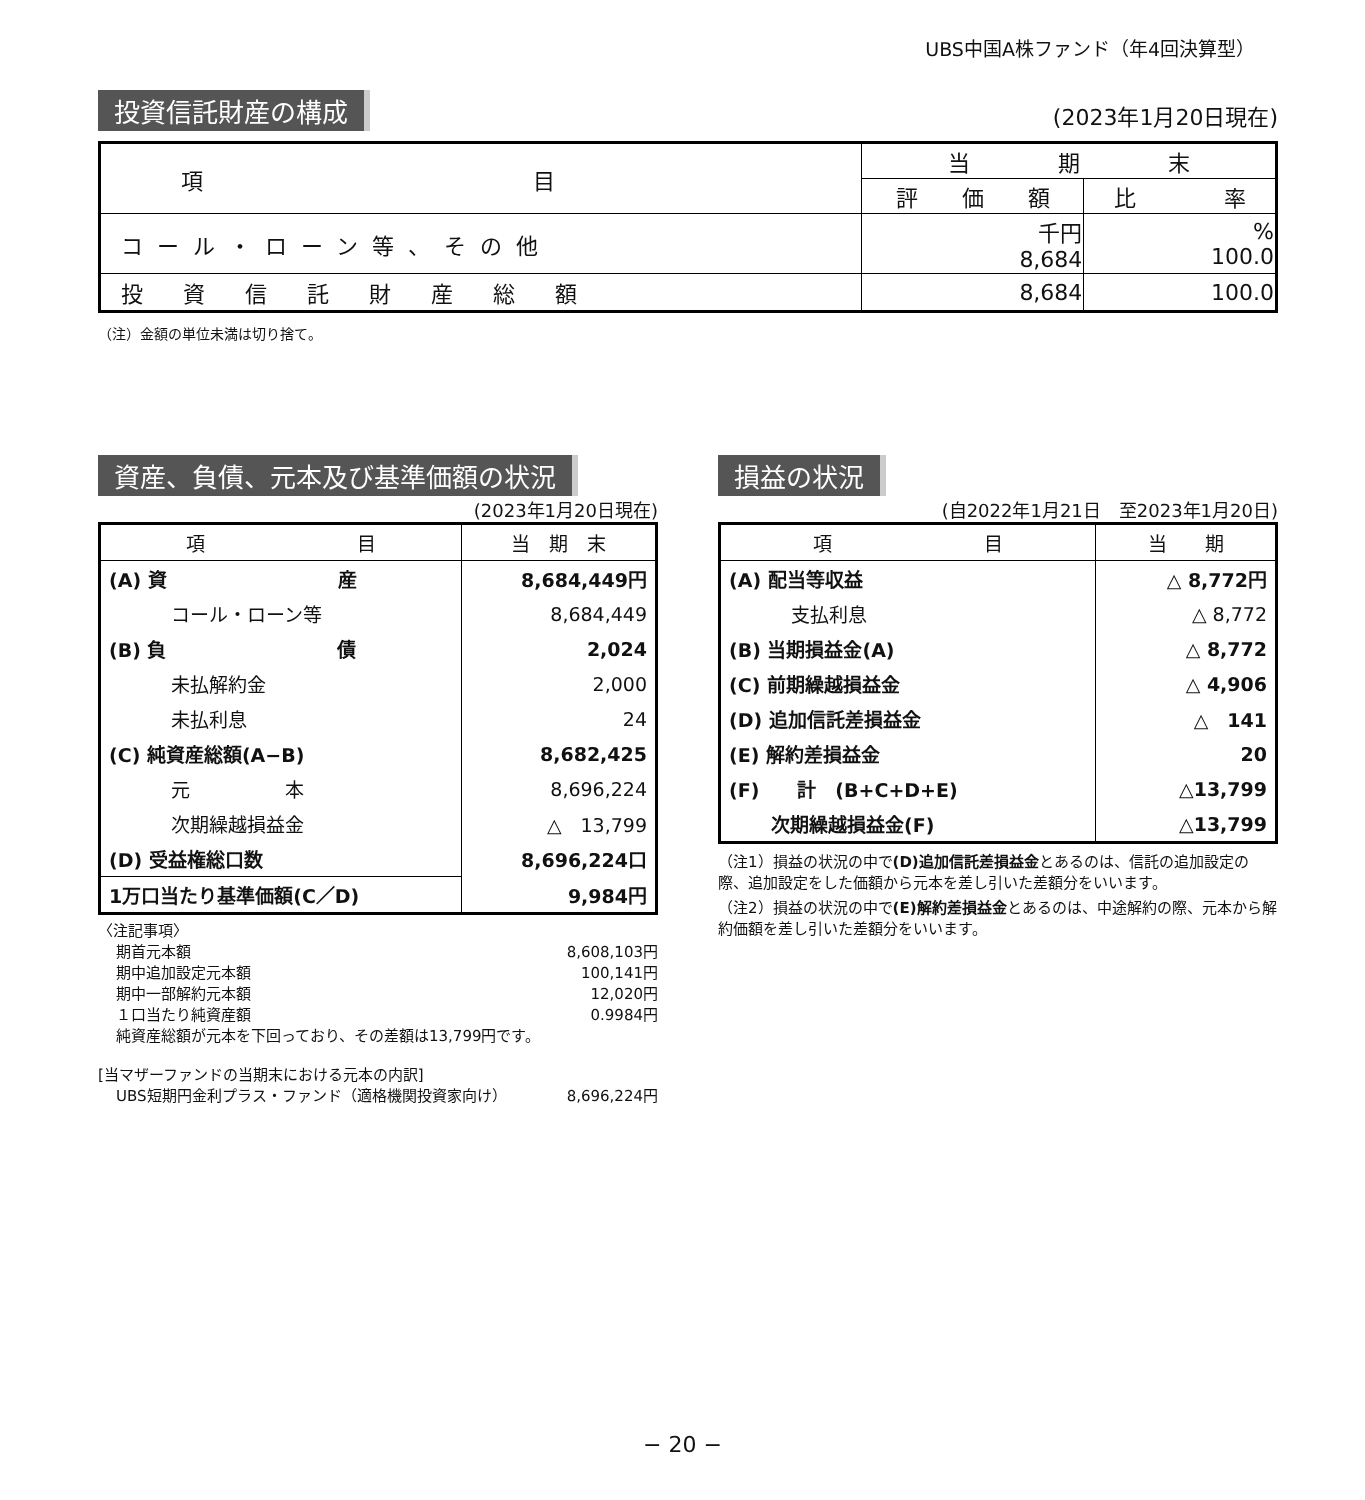UBS中国A株ファンド（年4回決算型）
投資信託財産の構成 (2023年1月20日現在)
| 項 目 | 当 期 末 | |
| --- | --- | --- |
| | 評 価 額 | 比 率 |
| コール・ローン等、その他 | 千円 8,684 | % 100.0 |
| 投資信託財産総額 | 8,684 | 100.0 |
（注）金額の単位未満は切り捨て。
資産、負債、元本及び基準価額の状況
(2023年1月20日現在)
| 項 目 | 当 期 末 |
| --- | --- |
| (A) 資 産 | 8,684,449円 |
| コール・ローン等 | 8,684,449 |
| (B) 負 債 | 2,024 |
| 未払解約金 | 2,000 |
| 未払利息 | 24 |
| (C) 純資産総額(A−B) | 8,682,425 |
| 元 本 | 8,696,224 |
| 次期繰越損益金 | △ 13,799 |
| (D) 受益権総口数 | 8,696,224口 |
| 1万口当たり基準価額(C／D) | 9,984円 |
〈注記事項〉
期首元本額 8,608,103円
期中追加設定元本額 100,141円
期中一部解約元本額 12,020円
１口当たり純資産額 0.9984円
純資産総額が元本を下回っており、その差額は13,799円です。
[当マザーファンドの当期末における元本の内訳]
UBS短期円金利プラス・ファンド（適格機関投資家向け） 8,696,224円
損益の状況
(自2022年1月21日　至2023年1月20日)
| 項 目 | 当 期 |
| --- | --- |
| (A) 配当等収益 | △ 8,772円 |
| 支払利息 | △ 8,772 |
| (B) 当期損益金(A) | △ 8,772 |
| (C) 前期繰越損益金 | △ 4,906 |
| (D) 追加信託差損益金 | △ 141 |
| (E) 解約差損益金 | 20 |
| (F) 計 (B+C+D+E) | △13,799 |
| 次期繰越損益金(F) | △13,799 |
（注1）損益の状況の中で(D)追加信託差損益金とあるのは、信託の追加設定の際、追加設定をした価額から元本を差し引いた差額分をいいます。
（注2）損益の状況の中で(E)解約差損益金とあるのは、中途解約の際、元本から解約価額を差し引いた差額分をいいます。
− 20 −